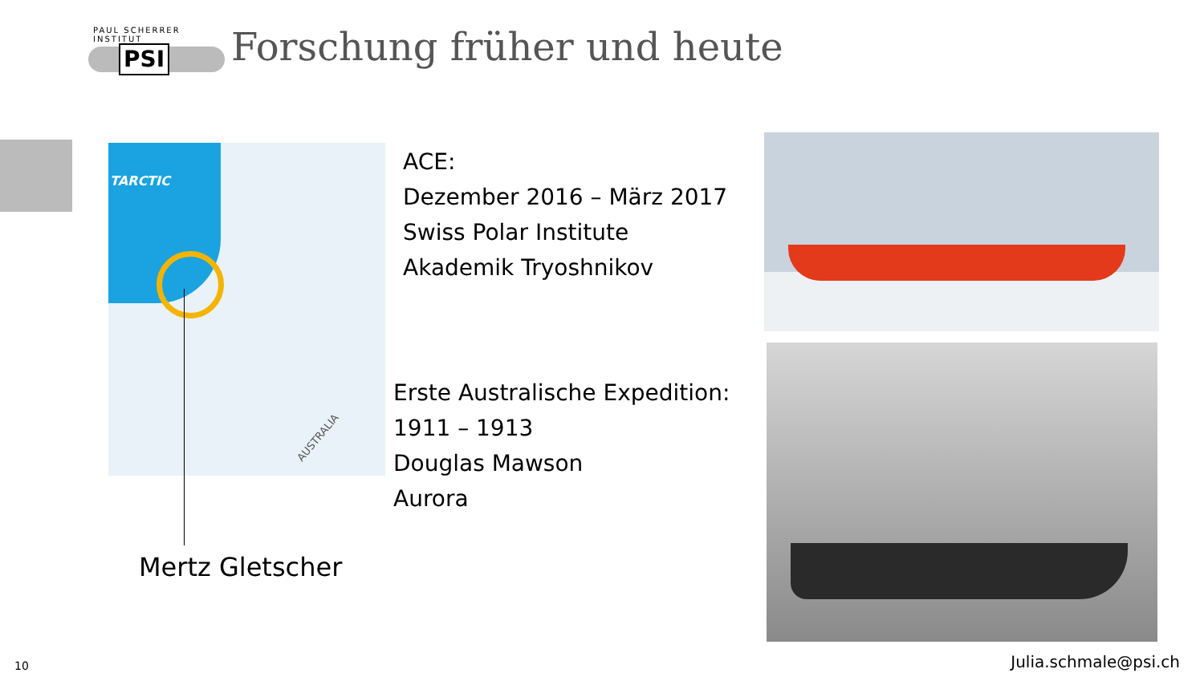PAUL SCHERRER INSTITUT
PSI
Forschung früher und heute
TARCTIC
AUSTRALIA
ACE:
Dezember 2016 – März 2017
Swiss Polar Institute
Akademik Tryoshnikov
Erste Australische Expedition:
1911 – 1913
Douglas Mawson
Aurora
Mertz Gletscher
10 Julia.schmale@psi.ch